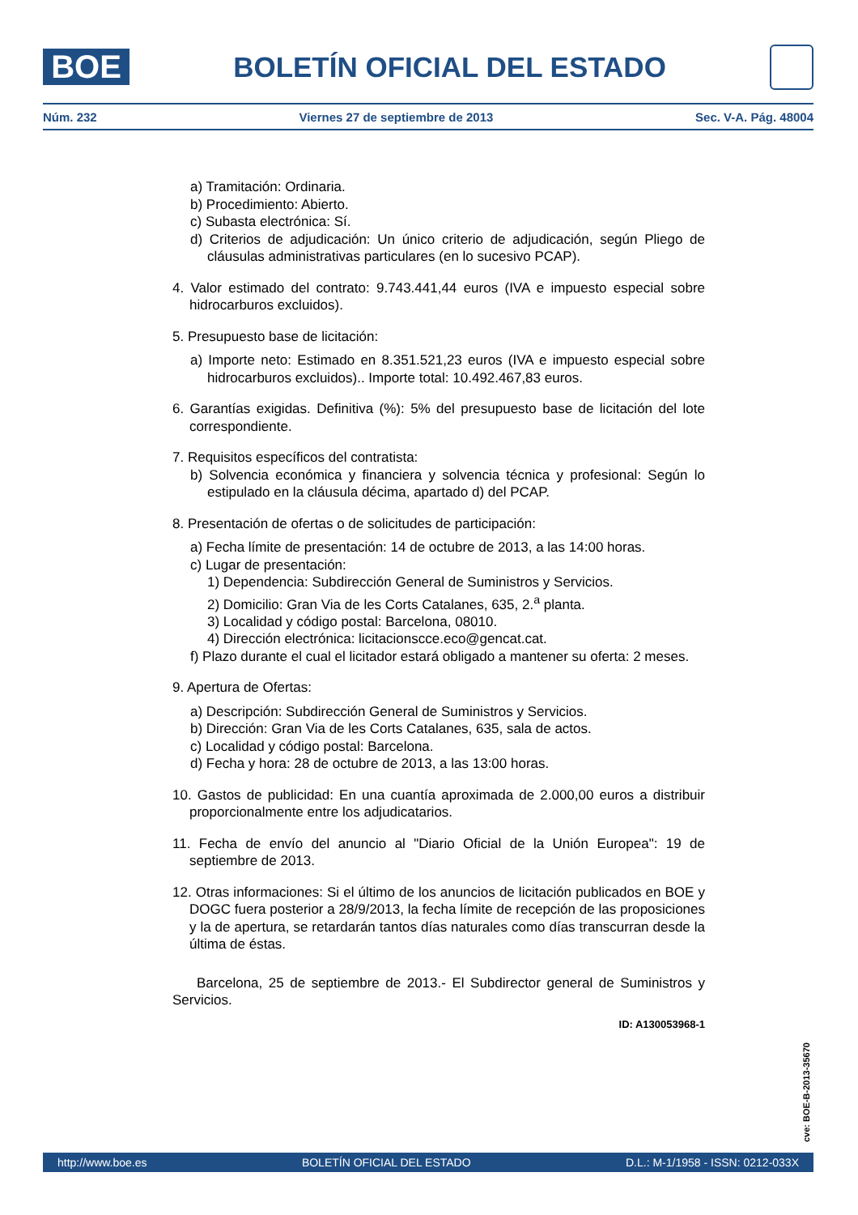BOE
BOLETÍN OFICIAL DEL ESTADO
Núm. 232 Viernes 27 de septiembre de 2013 Sec. V-A. Pág. 48004
a) Tramitación: Ordinaria.
b) Procedimiento: Abierto.
c) Subasta electrónica: Sí.
d) Criterios de adjudicación: Un único criterio de adjudicación, según Pliego de cláusulas administrativas particulares (en lo sucesivo PCAP).
4. Valor estimado del contrato: 9.743.441,44 euros (IVA e impuesto especial sobre hidrocarburos excluidos).
5. Presupuesto base de licitación:
a) Importe neto: Estimado en 8.351.521,23 euros (IVA e impuesto especial sobre hidrocarburos excluidos).. Importe total: 10.492.467,83 euros.
6. Garantías exigidas. Definitiva (%): 5% del presupuesto base de licitación del lote correspondiente.
7. Requisitos específicos del contratista:
b) Solvencia económica y financiera y solvencia técnica y profesional: Según lo estipulado en la cláusula décima, apartado d) del PCAP.
8. Presentación de ofertas o de solicitudes de participación:
a) Fecha límite de presentación: 14 de octubre de 2013, a las 14:00 horas.
c) Lugar de presentación:
1) Dependencia: Subdirección General de Suministros y Servicios.
2) Domicilio: Gran Via de les Corts Catalanes, 635, 2.<sup>a</sup> planta.
3) Localidad y código postal: Barcelona, 08010.
4) Dirección electrónica: licitacionscce.eco@gencat.cat.
f) Plazo durante el cual el licitador estará obligado a mantener su oferta: 2 meses.
9. Apertura de Ofertas:
a) Descripción: Subdirección General de Suministros y Servicios.
b) Dirección: Gran Via de les Corts Catalanes, 635, sala de actos.
c) Localidad y código postal: Barcelona.
d) Fecha y hora: 28 de octubre de 2013, a las 13:00 horas.
10. Gastos de publicidad: En una cuantía aproximada de 2.000,00 euros a distribuir proporcionalmente entre los adjudicatarios.
11. Fecha de envío del anuncio al "Diario Oficial de la Unión Europea": 19 de septiembre de 2013.
12. Otras informaciones: Si el último de los anuncios de licitación publicados en BOE y DOGC fuera posterior a 28/9/2013, la fecha límite de recepción de las proposiciones y la de apertura, se retardarán tantos días naturales como días transcurran desde la última de éstas.
Barcelona, 25 de septiembre de 2013.- El Subdirector general de Suministros y Servicios.
ID: A130053968-1
cve: BOE-B-2013-35670
http://www.boe.es BOLETÍN OFICIAL DEL ESTADO D.L.: M-1/1958 - ISSN: 0212-033X